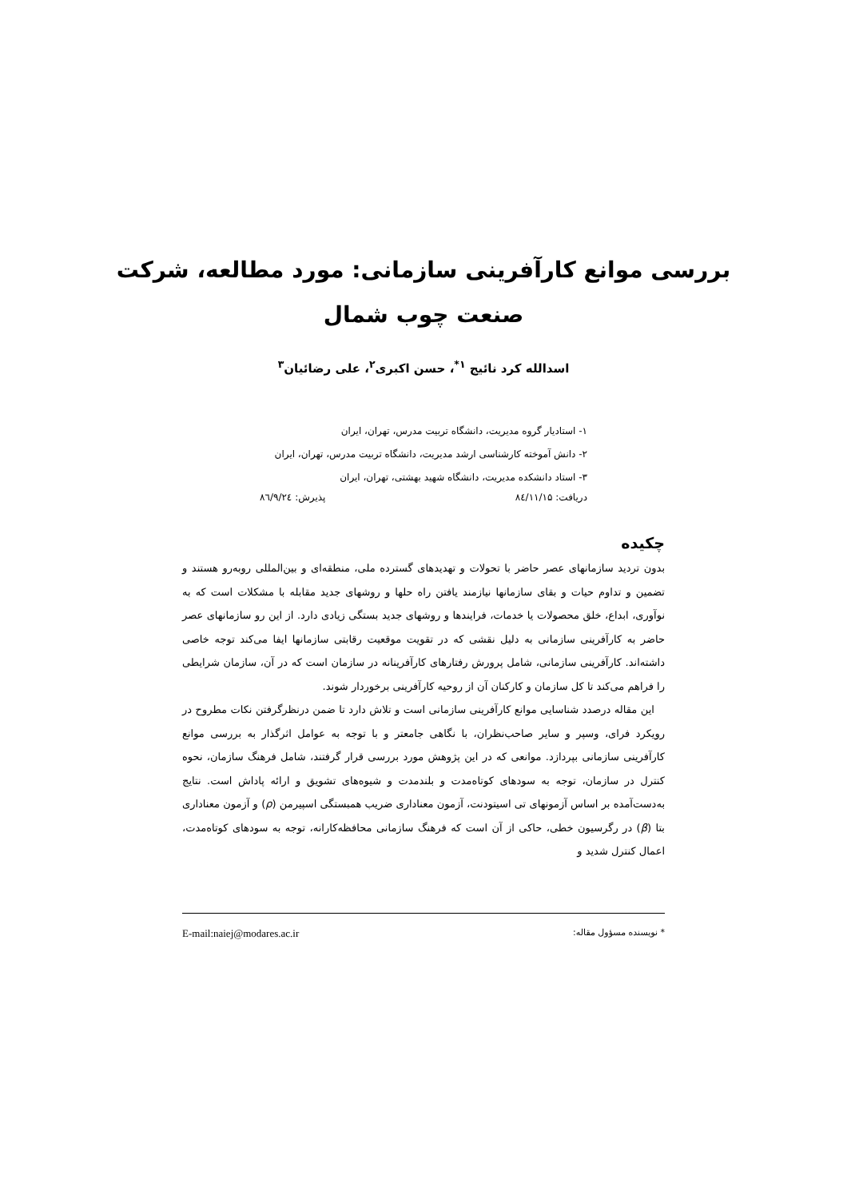بررسی موانع کارآفرینی سازمانی: مورد مطالعه، شرکت
صنعت چوب شمال
اسدالله کرد نائیج <sup>۱*</sup>، حسن اکبری<sup>۲</sup>، علی رضائیان<sup>۳</sup>
۱- استادیار گروه مدیریت، دانشگاه تربیت مدرس، تهران، ایران
۲- دانش آموخته کارشناسی ارشد مدیریت، دانشگاه تربیت مدرس، تهران، ایران
۳- استاد دانشکده مدیریت، دانشگاه شهید بهشتی، تهران، ایران
دریافت: ۸٤/۱۱/۱۵ پذیرش: ۸٦/۹/۲٤
چکیده
بدون تردید سازمانهای عصر حاضر با تحولات و تهدیدهای گسترده ملی، منطقه‌ای و بین‌المللی روبه‌رو هستند و تضمین و تداوم حیات و بقای سازمانها نیازمند یافتن راه حلها و روشهای جدید مقابله با مشکلات است که به نوآوری، ابداع، خلق محصولات یا خدمات، فرایندها و روشهای جدید بستگی زیادی دارد. از این رو سازمانهای عصر حاضر به کارآفرینی سازمانی به دلیل نقشی که در تقویت موقعیت رقابتی سازمانها ایفا می‌کند توجه خاصی داشته‌اند. کارآفرینی سازمانی، شامل پرورش رفتارهای کارآفرینانه در سازمان است که در آن، سازمان شرایطی را فراهم می‌کند تا کل سازمان و کارکنان آن از روحیه کارآفرینی برخوردار شوند.
این مقاله درصدد شناسایی موانع کارآفرینی سازمانی است و تلاش دارد تا ضمن درنظرگرفتن نکات مطروح در رویکرد فرای، وسپر و سایر صاحب‌نظران، با نگاهی جامعتر و با توجه به عوامل اثرگذار به بررسی موانع کارآفرینی سازمانی بپردازد. موانعی که در این پژوهش مورد بررسی قرار گرفتند، شامل فرهنگ سازمان، نحوه کنترل در سازمان، توجه به سودهای کوتاه‌مدت و بلندمدت و شیوه‌های تشویق و ارائه پاداش است. نتایج به‌دست‌آمده بر اساس آزمونهای تی اسیتودنت، آزمون معناداری ضریب همبستگی اسپیرمن (ρ) و آزمون معناداری بتا (β) در رگرسیون خطی، حاکی از آن است که فرهنگ سازمانی محافظه‌کارانه، توجه به سودهای کوتاه‌مدت، اعمال کنترل شدید و
* نویسنده مسؤول مقاله: E-mail:naiej@modares.ac.ir